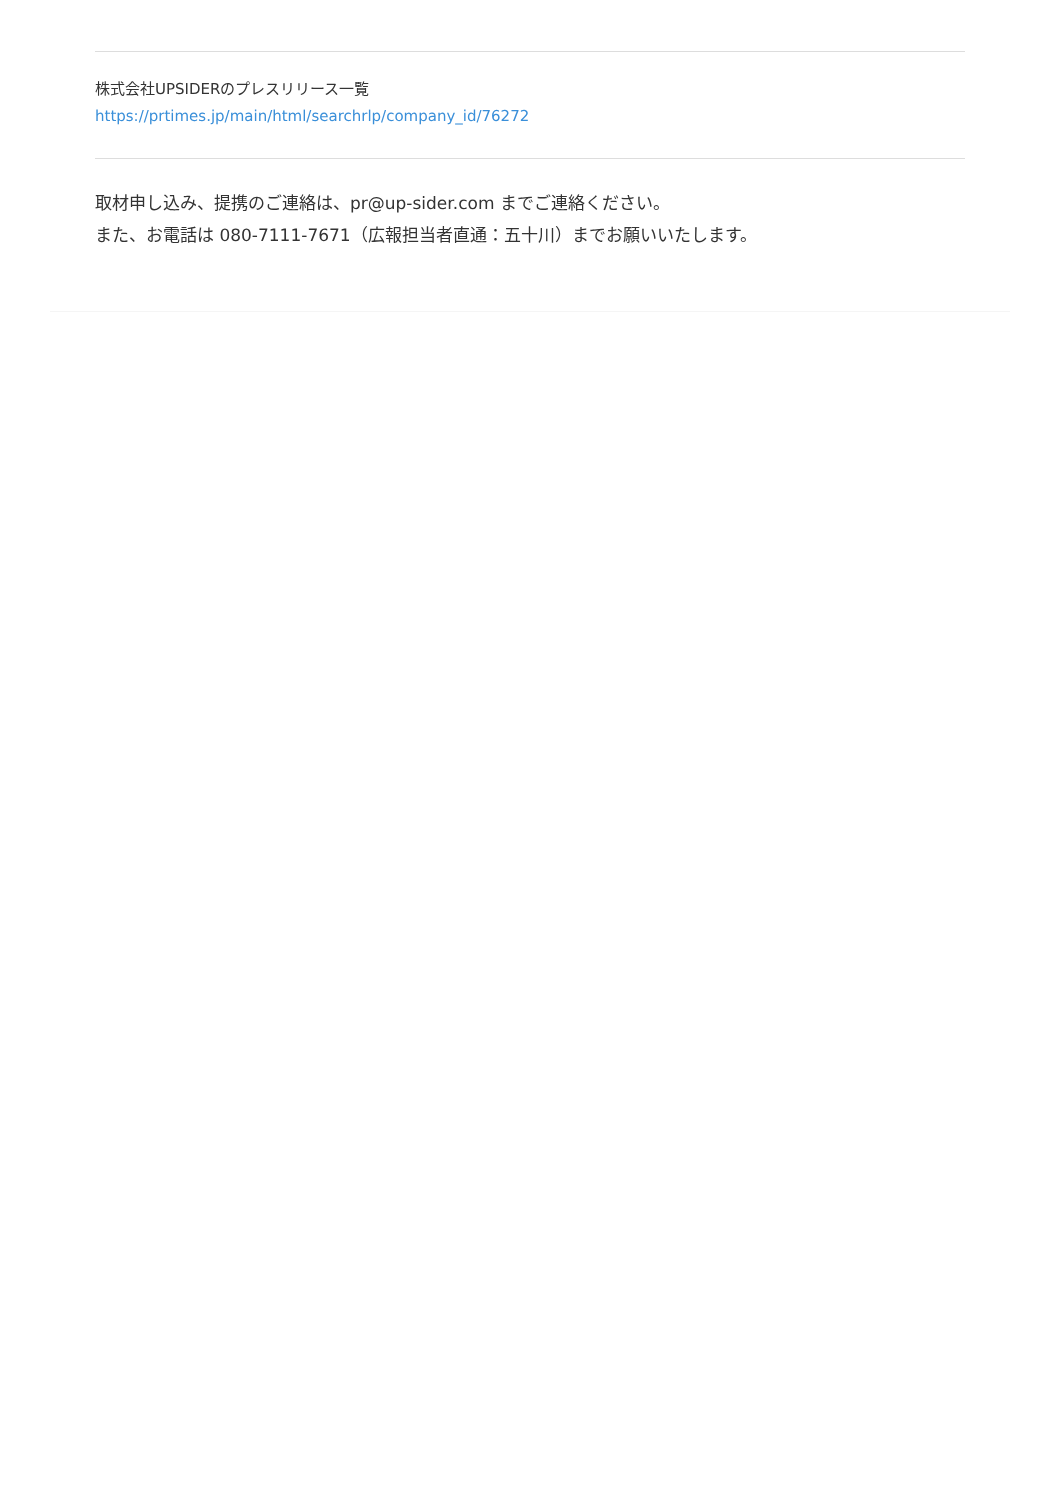株式会社UPSIDERのプレスリリース一覧
https://prtimes.jp/main/html/searchrlp/company_id/76272
取材申し込み、提携のご連絡は、pr@up-sider.com までご連絡ください。
また、お電話は 080-7111-7671（広報担当者直通：五十川）までお願いいたします。